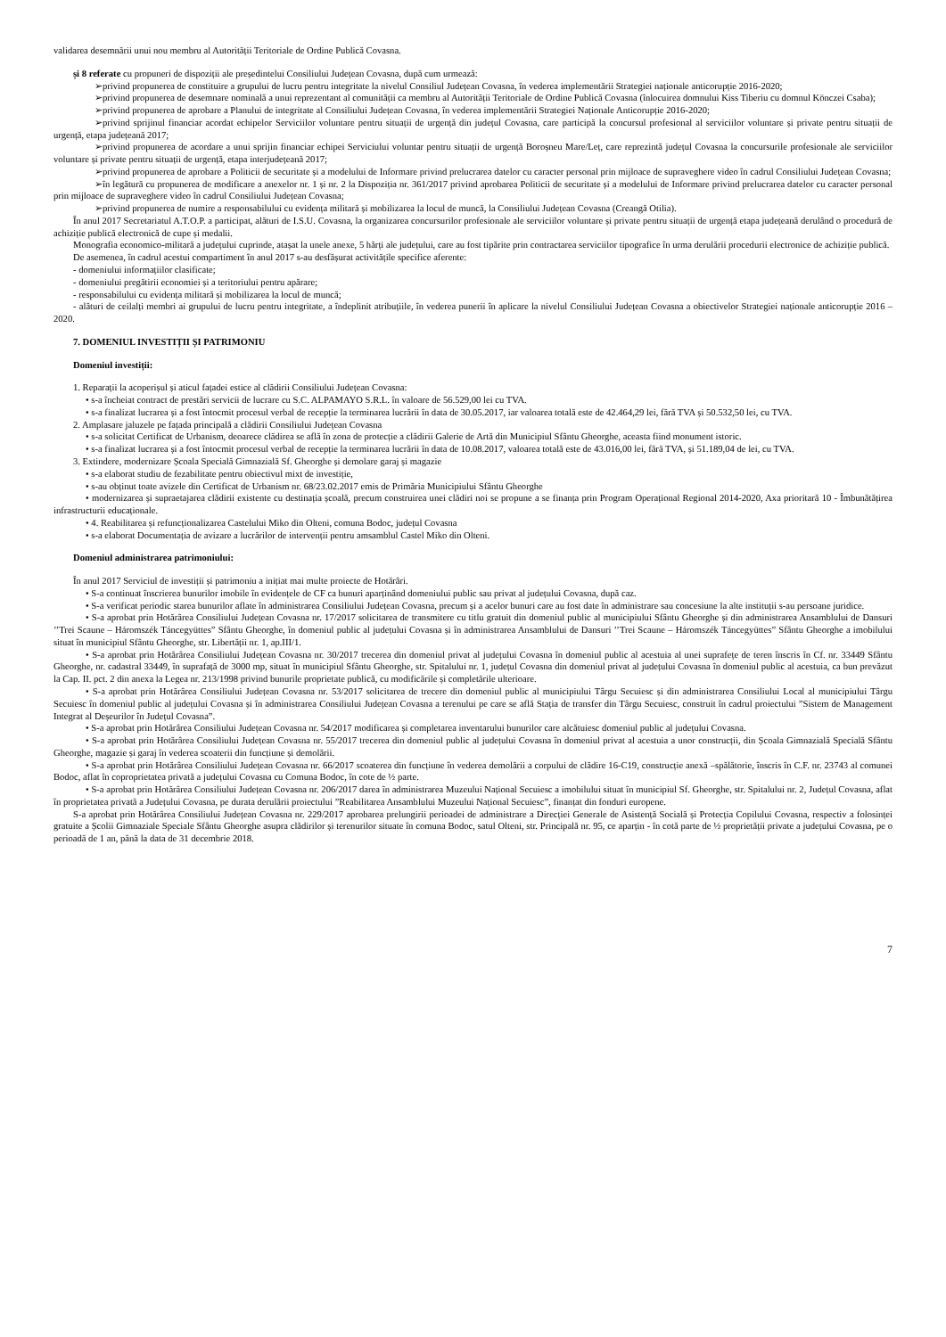validarea desemnării unui nou membru al Autorității Teritoriale de Ordine Publică Covasna.
și 8 referate cu propuneri de dispoziții ale președintelui Consiliului Județean Covasna, după cum urmează:
➢privind propunerea de constituire a grupului de lucru pentru integritate la nivelul Consiliul Județean Covasna, în vederea implementării Strategiei naționale anticorupție 2016-2020;
➢privind propunerea de desemnare nominală a unui reprezentant al comunității ca membru al Autorității Teritoriale de Ordine Publică Covasna (înlocuirea domnului Kiss Tiberiu cu domnul Könczei Csaba);
➢privind propunerea de aprobare a Planului de integritate al Consiliului Județean Covasna, în vederea implementării Strategiei Naționale Anticorupție 2016-2020;
➢privind sprijinul financiar acordat echipelor Serviciilor voluntare pentru situații de urgență din județul Covasna, care participă la concursul profesional al serviciilor voluntare și private pentru situații de urgență, etapa județeană 2017;
➢privind propunerea de acordare a unui sprijin financiar echipei Serviciului voluntar pentru situații de urgență Boroșneu Mare/Leț, care reprezintă județul Covasna la concursurile profesionale ale serviciilor voluntare și private pentru situații de urgență, etapa interjudețeană 2017;
➢privind propunerea de aprobare a Politicii de securitate și a modelului de Informare privind prelucrarea datelor cu caracter personal prin mijloace de supraveghere video în cadrul Consiliului Județean Covasna;
➢în legătură cu propunerea de modificare a anexelor nr. 1 și nr. 2 la Dispoziția nr. 361/2017 privind aprobarea Politicii de securitate și a modelului de Informare privind prelucrarea datelor cu caracter personal prin mijloace de supraveghere video în cadrul Consiliului Județean Covasna;
➢privind propunerea de numire a responsabilului cu evidența militară și mobilizarea la locul de muncă, la Consiliului Județean Covasna (Creangă Otilia).
În anul 2017 Secretariatul A.T.O.P. a participat, alături de I.S.U. Covasna, la organizarea concursurilor profesionale ale serviciilor voluntare și private pentru situații de urgență etapa județeană derulând o procedură de achiziție publică electronică de cupe și medalii.
Monografia economico-militară a județului cuprinde, atașat la unele anexe, 5 hărți ale județului, care au fost tipărite prin contractarea serviciilor tipografice în urma derulării procedurii electronice de achiziție publică.
De asemenea, în cadrul acestui compartiment în anul 2017 s-au desfășurat activitățile specifice aferente:
- domeniului informațiilor clasificate;
- domeniului pregătirii economiei și a teritoriului pentru apărare;
- responsabilului cu evidența militară și mobilizarea la locul de muncă;
- alături de ceilalți membri ai grupului de lucru pentru integritate, a îndeplinit atribuțiile, în vederea punerii în aplicare la nivelul Consiliului Județean Covasna a obiectivelor Strategiei naționale anticorupție 2016 – 2020.
7. DOMENIUL INVESTIȚII ȘI PATRIMONIU
Domeniul investiții:
1. Reparații la acoperișul și aticul fațadei estice al clădirii Consiliului Județean Covasna:
• s-a încheiat contract de prestări servicii de lucrare cu S.C. ALPAMAYO S.R.L. în valoare de 56.529,00 lei cu TVA.
• s-a finalizat lucrarea și a fost întocmit procesul verbal de recepție la terminarea lucrării în data de 30.05.2017, iar valoarea totală este de 42.464,29 lei, fără TVA și 50.532,50 lei, cu TVA.
2. Amplasare jaluzele pe fațada principală a clădirii Consiliului Județean Covasna
• s-a solicitat Certificat de Urbanism, deoarece clădirea se află în zona de protecție a clădirii Galerie de Artă din Municipiul Sfântu Gheorghe, aceasta fiind monument istoric.
• s-a finalizat lucrarea și a fost întocmit procesul verbal de recepție la terminarea lucrării în data de 10.08.2017, valoarea totală este de 43.016,00 lei, fără TVA, și 51.189,04 de lei, cu TVA.
3. Extindere, modernizare Școala Specială Gimnazială Sf. Gheorghe și demolare garaj și magazie
• s-a elaborat studiu de fezabilitate pentru obiectivul mixt de investiție,
• s-au obținut toate avizele din Certificat de Urbanism nr. 68/23.02.2017 emis de Primăria Municipiului Sfântu Gheorghe
• modernizarea și supraetajarea clădirii existente cu destinația școală, precum construirea unei clădiri noi se propune a se finanța prin Program Operațional Regional 2014-2020, Axa prioritară 10 - Îmbunătățirea infrastructurii educaționale.
• 4. Reabilitarea și refuncționalizarea Castelului Miko din Olteni, comuna Bodoc, județul Covasna
• s-a elaborat Documentația de avizare a lucrărilor de intervenții pentru amsamblul Castel Miko din Olteni.
Domeniul administrarea patrimoniului:
În anul 2017 Serviciul de investiții și patrimoniu a inițiat mai multe proiecte de Hotărâri.
• S-a continuat înscrierea bunurilor imobile în evidențele de CF ca bunuri aparținând domeniului public sau privat al județului Covasna, după caz.
• S-a verificat periodic starea bunurilor aflate în administrarea Consiliului Județean Covasna, precum și a acelor bunuri care au fost date în administrare sau concesiune la alte instituții s-au persoane juridice.
• S-a aprobat prin Hotărârea Consiliului Județean Covasna nr. 17/2017 solicitarea de transmitere cu titlu gratuit din domeniul public al municipiului Sfântu Gheorghe și din administrarea Ansamblului de Dansuri ’’Trei Scaune – Háromszék Táncegyüttes” Sfântu Gheorghe, în domeniul public al județului Covasna și în administrarea Ansamblului de Dansuri ’’Trei Scaune – Háromszék Táncegyüttes” Sfântu Gheorghe a imobilului situat în municipiul Sfântu Gheorghe, str. Libertății nr. 1, ap.III/1.
• S-a aprobat prin Hotărârea Consiliului Județean Covasna nr. 30/2017 trecerea din domeniul privat al județului Covasna în domeniul public al acestuia al unei suprafețe de teren înscris în Cf. nr. 33449 Sfântu Gheorghe, nr. cadastral 33449, în suprafață de 3000 mp, situat în municipiul Sfântu Gheorghe, str. Spitalului nr. 1, județul Covasna din domeniul privat al județului Covasna în domeniul public al acestuia, ca bun prevăzut la Cap. II. pct. 2 din anexa la Legea nr. 213/1998 privind bunurile proprietate publică, cu modificările și completările ulterioare.
• S-a aprobat prin Hotărârea Consiliului Județean Covasna nr. 53/2017 solicitarea de trecere din domeniul public al municipiului Târgu Secuiesc și din administrarea Consiliului Local al municipiului Târgu Secuiesc în domeniul public al județului Covasna și în administrarea Consiliului Județean Covasna a terenului pe care se află Stația de transfer din Târgu Secuiesc, construit în cadrul proiectului ”Sistem de Management Integrat al Deșeurilor în Județul Covasna”.
• S-a aprobat prin Hotărârea Consiliului Județean Covasna nr. 54/2017 modificarea și completarea inventarului bunurilor care alcătuiesc domeniul public al județului Covasna.
• S-a aprobat prin Hotărârea Consiliului Județean Covasna nr. 55/2017 trecerea din domeniul public al județului Covasna în domeniul privat al acestuia a unor construcții, din Școala Gimnazială Specială Sfântu Gheorghe, magazie și garaj în vederea scoaterii din funcțiune și demolării.
• S-a aprobat prin Hotărârea Consiliului Județean Covasna nr. 66/2017 scoaterea din funcțiune în vederea demolării a corpului de clădire 16-C19, construcție anexă –spălătorie, înscris în C.F. nr. 23743 al comunei Bodoc, aflat în coproprietatea privată a județului Covasna cu Comuna Bodoc, în cote de ½ parte.
• S-a aprobat prin Hotărârea Consiliului Județean Covasna nr. 206/2017 darea în administrarea Muzeului Național Secuiesc a imobilului situat în municipiul Sf. Gheorghe, str. Spitalului nr. 2, Județul Covasna, aflat în proprietatea privată a Județului Covasna, pe durata derulării proiectului ”Reabilitarea Ansamblului Muzeului Național Secuiesc”, finanțat din fonduri europene.
S-a aprobat prin Hotărârea Consiliului Județean Covasna nr. 229/2017 aprobarea prelungirii perioadei de administrare a Direcției Generale de Asistență Socială și Protecția Copilului Covasna, respectiv a folosinței gratuite a Școlii Gimnaziale Speciale Sfântu Gheorghe asupra clădirilor și terenurilor situate în comuna Bodoc, satul Olteni, str. Principală nr. 95, ce aparțin - în cotă parte de ½ proprietății private a județului Covasna, pe o perioadă de 1 an, până la data de 31 decembrie 2018.
7